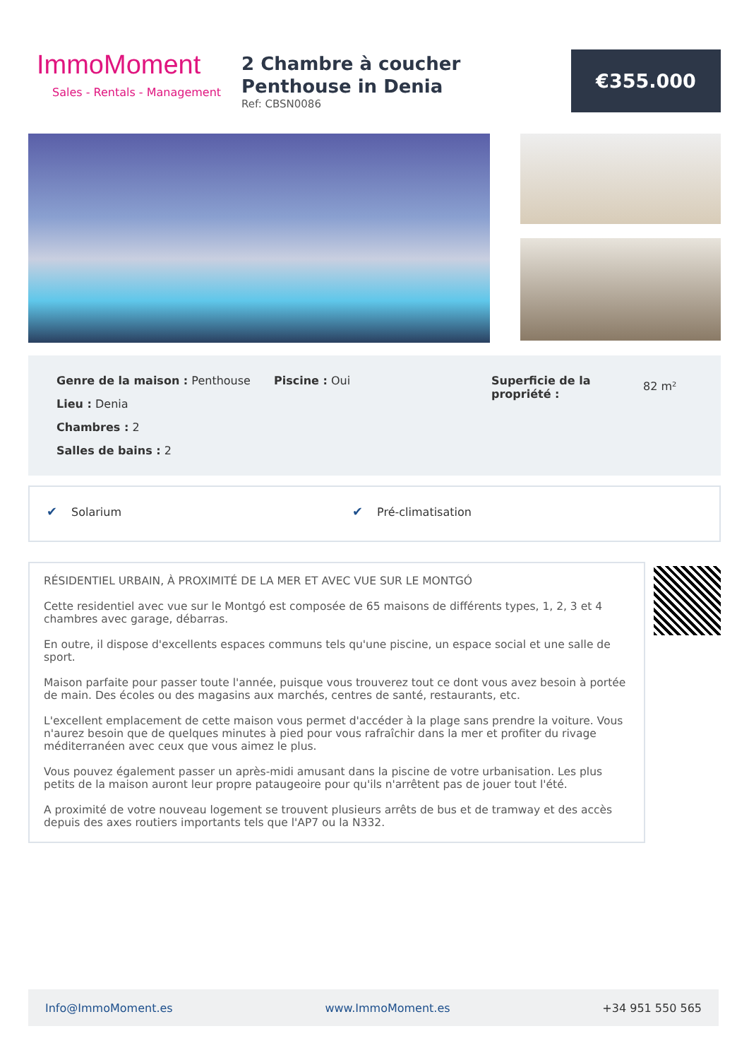ImmoMoment
Sales - Rentals - Management
2 Chambre à coucher Penthouse in Denia
Ref: CBSN0086
€355.000
Genre de la maison : Penthouse
Lieu : Denia
Chambres : 2
Salles de bains : 2
Piscine : Oui Superficie de la propriété :
82 m²
✔ Solarium ✔ Pré-climatisation
RÉSIDENTIEL URBAIN, À PROXIMITÉ DE LA MER ET AVEC VUE SUR LE MONTGÓ
Cette residentiel avec vue sur le Montgó est composée de 65 maisons de différents types, 1, 2, 3 et 4 chambres avec garage, débarras.
En outre, il dispose d'excellents espaces communs tels qu'une piscine, un espace social et une salle de sport.
Maison parfaite pour passer toute l'année, puisque vous trouverez tout ce dont vous avez besoin à portée de main. Des écoles ou des magasins aux marchés, centres de santé, restaurants, etc.
L'excellent emplacement de cette maison vous permet d'accéder à la plage sans prendre la voiture. Vous n'aurez besoin que de quelques minutes à pied pour vous rafraîchir dans la mer et profiter du rivage méditerranéen avec ceux que vous aimez le plus.
Vous pouvez également passer un après-midi amusant dans la piscine de votre urbanisation. Les plus petits de la maison auront leur propre pataugeoire pour qu'ils n'arrêtent pas de jouer tout l'été.
A proximité de votre nouveau logement se trouvent plusieurs arrêts de bus et de tramway et des accès depuis des axes routiers importants tels que l'AP7 ou la N332.
Info@ImmoMoment.es www.ImmoMoment.es +34 951 550 565